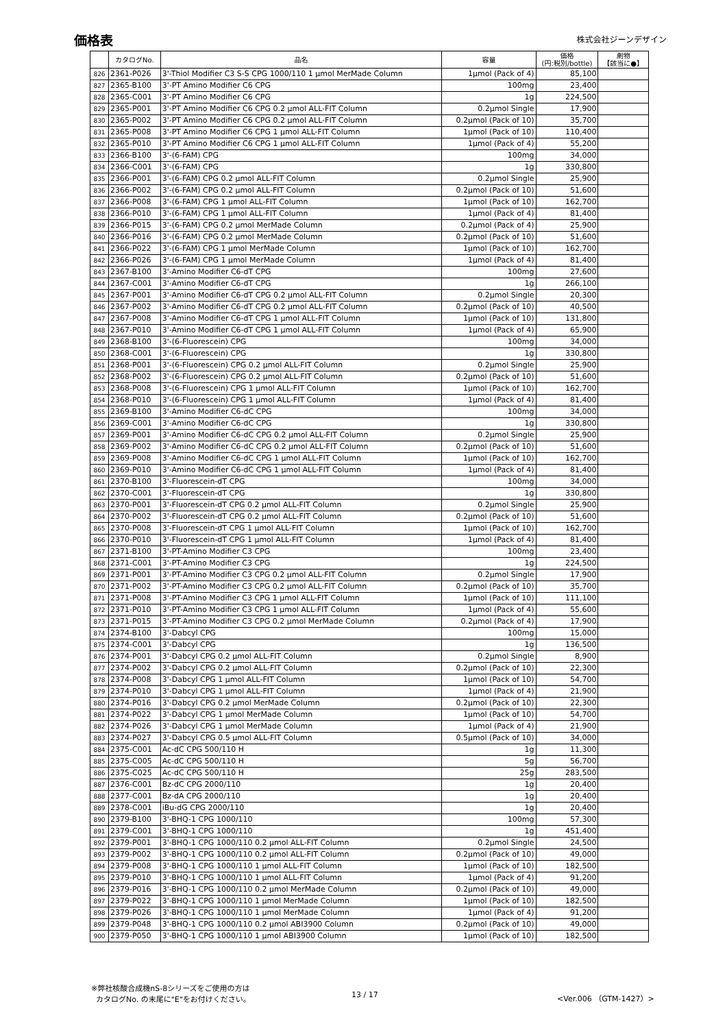価格表
株式会社ジーンデザイン
| | カタログNo. | 品名 | 容量 | 価格 (円:税別/bottle) | 劇物 【該当に●】 |
| --- | --- | --- | --- | --- | --- |
| 826 | 2361-P026 | 3'-Thiol Modifier C3 S-S CPG 1000/110 1 μmol MerMade Column | 1μmol (Pack of 4) | 85,100 | |
| 827 | 2365-B100 | 3'-PT Amino Modifier C6 CPG | 100mg | 23,400 | |
| 828 | 2365-C001 | 3'-PT Amino Modifier C6 CPG | 1g | 224,500 | |
| 829 | 2365-P001 | 3'-PT Amino Modifier C6 CPG 0.2 μmol ALL-FIT Column | 0.2μmol Single | 17,900 | |
| 830 | 2365-P002 | 3'-PT Amino Modifier C6 CPG 0.2 μmol ALL-FIT Column | 0.2μmol (Pack of 10) | 35,700 | |
| 831 | 2365-P008 | 3'-PT Amino Modifier C6 CPG 1 μmol ALL-FIT Column | 1μmol (Pack of 10) | 110,400 | |
| 832 | 2365-P010 | 3'-PT Amino Modifier C6 CPG 1 μmol ALL-FIT Column | 1μmol (Pack of 4) | 55,200 | |
| 833 | 2366-B100 | 3'-(6-FAM) CPG | 100mg | 34,000 | |
| 834 | 2366-C001 | 3'-(6-FAM) CPG | 1g | 330,800 | |
| 835 | 2366-P001 | 3'-(6-FAM) CPG 0.2 μmol ALL-FIT Column | 0.2μmol Single | 25,900 | |
| 836 | 2366-P002 | 3'-(6-FAM) CPG 0.2 μmol ALL-FIT Column | 0.2μmol (Pack of 10) | 51,600 | |
| 837 | 2366-P008 | 3'-(6-FAM) CPG 1 μmol ALL-FIT Column | 1μmol (Pack of 10) | 162,700 | |
| 838 | 2366-P010 | 3'-(6-FAM) CPG 1 μmol ALL-FIT Column | 1μmol (Pack of 4) | 81,400 | |
| 839 | 2366-P015 | 3'-(6-FAM) CPG 0.2 μmol MerMade Column | 0.2μmol (Pack of 4) | 25,900 | |
| 840 | 2366-P016 | 3'-(6-FAM) CPG 0.2 μmol MerMade Column | 0.2μmol (Pack of 10) | 51,600 | |
| 841 | 2366-P022 | 3'-(6-FAM) CPG 1 μmol MerMade Column | 1μmol (Pack of 10) | 162,700 | |
| 842 | 2366-P026 | 3'-(6-FAM) CPG 1 μmol MerMade Column | 1μmol (Pack of 4) | 81,400 | |
| 843 | 2367-B100 | 3'-Amino Modifier C6-dT CPG | 100mg | 27,600 | |
| 844 | 2367-C001 | 3'-Amino Modifier C6-dT CPG | 1g | 266,100 | |
| 845 | 2367-P001 | 3'-Amino Modifier C6-dT CPG 0.2 μmol ALL-FIT Column | 0.2μmol Single | 20,300 | |
| 846 | 2367-P002 | 3'-Amino Modifier C6-dT CPG 0.2 μmol ALL-FIT Column | 0.2μmol (Pack of 10) | 40,500 | |
| 847 | 2367-P008 | 3'-Amino Modifier C6-dT CPG 1 μmol ALL-FIT Column | 1μmol (Pack of 10) | 131,800 | |
| 848 | 2367-P010 | 3'-Amino Modifier C6-dT CPG 1 μmol ALL-FIT Column | 1μmol (Pack of 4) | 65,900 | |
| 849 | 2368-B100 | 3'-(6-Fluorescein) CPG | 100mg | 34,000 | |
| 850 | 2368-C001 | 3'-(6-Fluorescein) CPG | 1g | 330,800 | |
| 851 | 2368-P001 | 3'-(6-Fluorescein) CPG 0.2 μmol ALL-FIT Column | 0.2μmol Single | 25,900 | |
| 852 | 2368-P002 | 3'-(6-Fluorescein) CPG 0.2 μmol ALL-FIT Column | 0.2μmol (Pack of 10) | 51,600 | |
| 853 | 2368-P008 | 3'-(6-Fluorescein) CPG 1 μmol ALL-FIT Column | 1μmol (Pack of 10) | 162,700 | |
| 854 | 2368-P010 | 3'-(6-Fluorescein) CPG 1 μmol ALL-FIT Column | 1μmol (Pack of 4) | 81,400 | |
| 855 | 2369-B100 | 3'-Amino Modifier C6-dC CPG | 100mg | 34,000 | |
| 856 | 2369-C001 | 3'-Amino Modifier C6-dC CPG | 1g | 330,800 | |
| 857 | 2369-P001 | 3'-Amino Modifier C6-dC CPG 0.2 μmol ALL-FIT Column | 0.2μmol Single | 25,900 | |
| 858 | 2369-P002 | 3'-Amino Modifier C6-dC CPG 0.2 μmol ALL-FIT Column | 0.2μmol (Pack of 10) | 51,600 | |
| 859 | 2369-P008 | 3'-Amino Modifier C6-dC CPG 1 μmol ALL-FIT Column | 1μmol (Pack of 10) | 162,700 | |
| 860 | 2369-P010 | 3'-Amino Modifier C6-dC CPG 1 μmol ALL-FIT Column | 1μmol (Pack of 4) | 81,400 | |
| 861 | 2370-B100 | 3'-Fluorescein-dT CPG | 100mg | 34,000 | |
| 862 | 2370-C001 | 3'-Fluorescein-dT CPG | 1g | 330,800 | |
| 863 | 2370-P001 | 3'-Fluorescein-dT CPG 0.2 μmol ALL-FIT Column | 0.2μmol Single | 25,900 | |
| 864 | 2370-P002 | 3'-Fluorescein-dT CPG 0.2 μmol ALL-FIT Column | 0.2μmol (Pack of 10) | 51,600 | |
| 865 | 2370-P008 | 3'-Fluorescein-dT CPG 1 μmol ALL-FIT Column | 1μmol (Pack of 10) | 162,700 | |
| 866 | 2370-P010 | 3'-Fluorescein-dT CPG 1 μmol ALL-FIT Column | 1μmol (Pack of 4) | 81,400 | |
| 867 | 2371-B100 | 3'-PT-Amino Modifier C3 CPG | 100mg | 23,400 | |
| 868 | 2371-C001 | 3'-PT-Amino Modifier C3 CPG | 1g | 224,500 | |
| 869 | 2371-P001 | 3'-PT-Amino Modifier C3 CPG 0.2 μmol ALL-FIT Column | 0.2μmol Single | 17,900 | |
| 870 | 2371-P002 | 3'-PT-Amino Modifier C3 CPG 0.2 μmol ALL-FIT Column | 0.2μmol (Pack of 10) | 35,700 | |
| 871 | 2371-P008 | 3'-PT-Amino Modifier C3 CPG 1 μmol ALL-FIT Column | 1μmol (Pack of 10) | 111,100 | |
| 872 | 2371-P010 | 3'-PT-Amino Modifier C3 CPG 1 μmol ALL-FIT Column | 1μmol (Pack of 4) | 55,600 | |
| 873 | 2371-P015 | 3'-PT-Amino Modifier C3 CPG 0.2 μmol MerMade Column | 0.2μmol (Pack of 4) | 17,900 | |
| 874 | 2374-B100 | 3'-Dabcyl CPG | 100mg | 15,000 | |
| 875 | 2374-C001 | 3'-Dabcyl CPG | 1g | 136,500 | |
| 876 | 2374-P001 | 3'-Dabcyl CPG 0.2 μmol ALL-FIT Column | 0.2μmol Single | 8,900 | |
| 877 | 2374-P002 | 3'-Dabcyl CPG 0.2 μmol ALL-FIT Column | 0.2μmol (Pack of 10) | 22,300 | |
| 878 | 2374-P008 | 3'-Dabcyl CPG 1 μmol ALL-FIT Column | 1μmol (Pack of 10) | 54,700 | |
| 879 | 2374-P010 | 3'-Dabcyl CPG 1 μmol ALL-FIT Column | 1μmol (Pack of 4) | 21,900 | |
| 880 | 2374-P016 | 3'-Dabcyl CPG 0.2 μmol MerMade Column | 0.2μmol (Pack of 10) | 22,300 | |
| 881 | 2374-P022 | 3'-Dabcyl CPG 1 μmol MerMade Column | 1μmol (Pack of 10) | 54,700 | |
| 882 | 2374-P026 | 3'-Dabcyl CPG 1 μmol MerMade Column | 1μmol (Pack of 4) | 21,900 | |
| 883 | 2374-P027 | 3'-Dabcyl CPG 0.5 μmol ALL-FIT Column | 0.5μmol (Pack of 10) | 34,000 | |
| 884 | 2375-C001 | Ac-dC CPG 500/110 H | 1g | 11,300 | |
| 885 | 2375-C005 | Ac-dC CPG 500/110 H | 5g | 56,700 | |
| 886 | 2375-C025 | Ac-dC CPG 500/110 H | 25g | 283,500 | |
| 887 | 2376-C001 | Bz-dC CPG 2000/110 | 1g | 20,400 | |
| 888 | 2377-C001 | Bz-dA CPG 2000/110 | 1g | 20,400 | |
| 889 | 2378-C001 | iBu-dG CPG 2000/110 | 1g | 20,400 | |
| 890 | 2379-B100 | 3'-BHQ-1 CPG 1000/110 | 100mg | 57,300 | |
| 891 | 2379-C001 | 3'-BHQ-1 CPG 1000/110 | 1g | 451,400 | |
| 892 | 2379-P001 | 3'-BHQ-1 CPG 1000/110 0.2 μmol ALL-FIT Column | 0.2μmol Single | 24,500 | |
| 893 | 2379-P002 | 3'-BHQ-1 CPG 1000/110 0.2 μmol ALL-FIT Column | 0.2μmol (Pack of 10) | 49,000 | |
| 894 | 2379-P008 | 3'-BHQ-1 CPG 1000/110 1 μmol ALL-FIT Column | 1μmol (Pack of 10) | 182,500 | |
| 895 | 2379-P010 | 3'-BHQ-1 CPG 1000/110 1 μmol ALL-FIT Column | 1μmol (Pack of 4) | 91,200 | |
| 896 | 2379-P016 | 3'-BHQ-1 CPG 1000/110 0.2 μmol MerMade Column | 0.2μmol (Pack of 10) | 49,000 | |
| 897 | 2379-P022 | 3'-BHQ-1 CPG 1000/110 1 μmol MerMade Column | 1μmol (Pack of 10) | 182,500 | |
| 898 | 2379-P026 | 3'-BHQ-1 CPG 1000/110 1 μmol MerMade Column | 1μmol (Pack of 4) | 91,200 | |
| 899 | 2379-P048 | 3'-BHQ-1 CPG 1000/110 0.2 μmol ABI3900 Column | 0.2μmol (Pack of 10) | 49,000 | |
| 900 | 2379-P050 | 3'-BHQ-1 CPG 1000/110 1 μmol ABI3900 Column | 1μmol (Pack of 10) | 182,500 | |
※弊社核酸合成機nS-8シリーズをご使用の方は
カタログNo. の末尾に"E"をお付けください。
13 / 17 <Ver.006 （GTM-1427）>